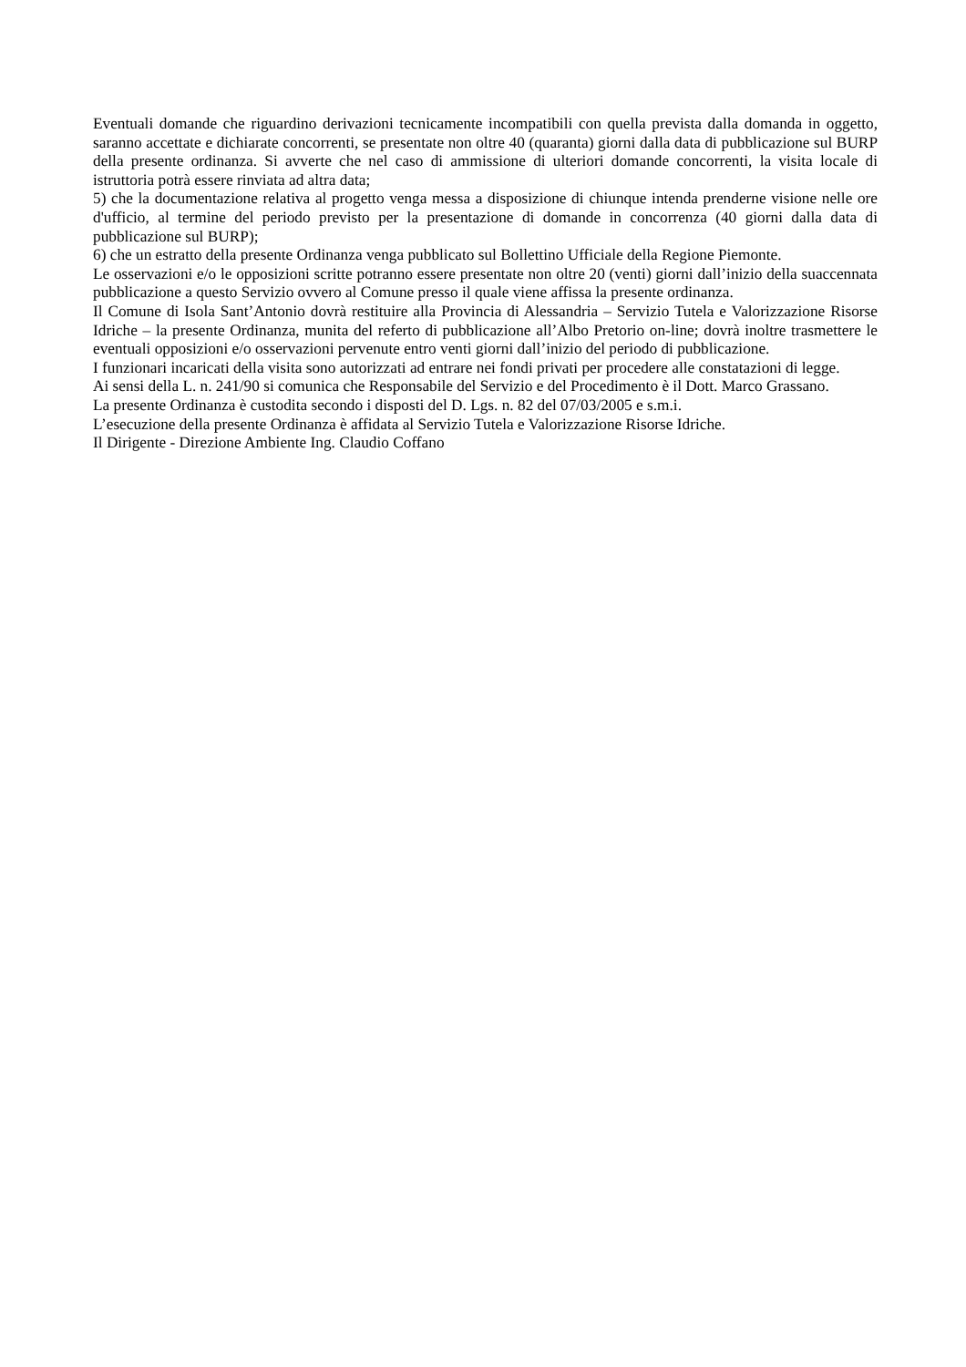Eventuali domande che riguardino derivazioni tecnicamente incompatibili con quella prevista dalla domanda in oggetto, saranno accettate e dichiarate concorrenti, se presentate non oltre 40 (quaranta) giorni dalla data di pubblicazione sul BURP della presente ordinanza. Si avverte che nel caso di ammissione di ulteriori domande concorrenti, la visita locale di istruttoria potrà essere rinviata ad altra data;
5) che la documentazione relativa al progetto venga messa a disposizione di chiunque intenda prenderne visione nelle ore d'ufficio, al termine del periodo previsto per la presentazione di domande in concorrenza (40 giorni dalla data di pubblicazione sul BURP);
6) che un estratto della presente Ordinanza venga pubblicato sul Bollettino Ufficiale della Regione Piemonte.
Le osservazioni e/o le opposizioni scritte potranno essere presentate non oltre 20 (venti) giorni dall’inizio della suaccennata pubblicazione a questo Servizio ovvero al Comune presso il quale viene affissa la presente ordinanza.
Il Comune di Isola Sant’Antonio dovrà restituire alla Provincia di Alessandria – Servizio Tutela e Valorizzazione Risorse Idriche – la presente Ordinanza, munita del referto di pubblicazione all’Albo Pretorio on-line; dovrà inoltre trasmettere le eventuali opposizioni e/o osservazioni pervenute entro venti giorni dall’inizio del periodo di pubblicazione.
I funzionari incaricati della visita sono autorizzati ad entrare nei fondi privati per procedere alle constatazioni di legge.
Ai sensi della L. n. 241/90 si comunica che Responsabile del Servizio e del Procedimento è il Dott. Marco Grassano.
La presente Ordinanza è custodita secondo i disposti del D. Lgs. n. 82 del 07/03/2005 e s.m.i.
L’esecuzione della presente Ordinanza è affidata al Servizio Tutela e Valorizzazione Risorse Idriche.
Il Dirigente - Direzione Ambiente Ing. Claudio Coffano